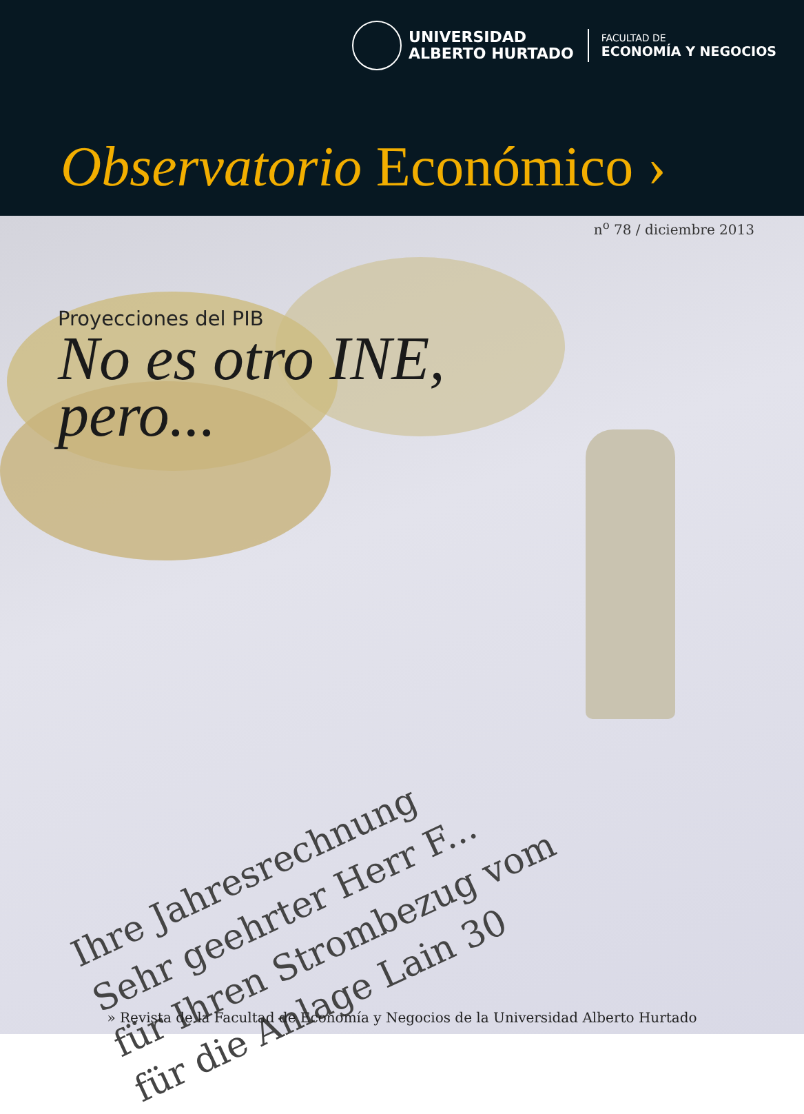UNIVERSIDAD
ALBERTO HURTADO
FACULTAD DE
ECONOMÍA Y NEGOCIOS
Observatorio Económico ›
Ihre Jahresrechnung
Sehr geehrter Herr F...
für Ihren Strombezug vom
für die Anlage Lain 30
n<sup>o</sup> 78 / diciembre 2013
Proyecciones del PIB
No es otro INE,
pero...
» Revista de la Facultad de Economía y Negocios de la Universidad Alberto Hurtado